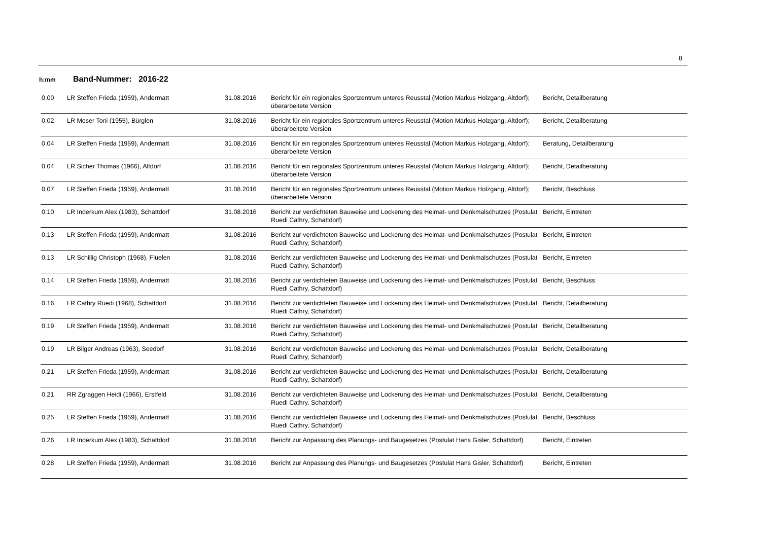8
h:mm Band-Nummer: 2016-22
| 0.00 | LR Steffen Frieda (1959), Andermatt | 31.08.2016 | Bericht für ein regionales Sportzentrum unteres Reusstal (Motion Markus Holzgang, Altdorf); überarbeitete Version | Bericht, Detailberatung |
| 0.02 | LR Moser Toni (1955), Bürglen | 31.08.2016 | Bericht für ein regionales Sportzentrum unteres Reusstal (Motion Markus Holzgang, Altdorf); überarbeitete Version | Bericht, Detailberatung |
| 0.04 | LR Steffen Frieda (1959), Andermatt | 31.08.2016 | Bericht für ein regionales Sportzentrum unteres Reusstal (Motion Markus Holzgang, Altdorf); überarbeitete Version | Beratung, Detailberatung |
| 0.04 | LR Sicher Thomas (1966), Altdorf | 31.08.2016 | Bericht für ein regionales Sportzentrum unteres Reusstal (Motion Markus Holzgang, Altdorf); überarbeitete Version | Bericht, Detailberatung |
| 0.07 | LR Steffen Frieda (1959), Andermatt | 31.08.2016 | Bericht für ein regionales Sportzentrum unteres Reusstal (Motion Markus Holzgang, Altdorf); überarbeitete Version | Bericht, Beschluss |
| 0.10 | LR Inderkum Alex (1983), Schattdorf | 31.08.2016 | Bericht zur verdichteten Bauweise und Lockerung des Heimat- und Denkmalschutzes (Postulat Ruedi Cathry, Schattdorf) | Bericht, Eintreten |
| 0.13 | LR Steffen Frieda (1959), Andermatt | 31.08.2016 | Bericht zur verdichteten Bauweise und Lockerung des Heimat- und Denkmalschutzes (Postulat Ruedi Cathry, Schattdorf) | Bericht, Eintreten |
| 0.13 | LR Schillig Christoph (1968), Flüelen | 31.08.2016 | Bericht zur verdichteten Bauweise und Lockerung des Heimat- und Denkmalschutzes (Postulat Ruedi Cathry, Schattdorf) | Bericht, Eintreten |
| 0.14 | LR Steffen Frieda (1959), Andermatt | 31.08.2016 | Bericht zur verdichteten Bauweise und Lockerung des Heimat- und Denkmalschutzes (Postulat Ruedi Cathry, Schattdorf) | Bericht, Beschluss |
| 0.16 | LR Cathry Ruedi (1968), Schattdorf | 31.08.2016 | Bericht zur verdichteten Bauweise und Lockerung des Heimat- und Denkmalschutzes (Postulat Ruedi Cathry, Schattdorf) | Bericht, Detailberatung |
| 0.19 | LR Steffen Frieda (1959), Andermatt | 31.08.2016 | Bericht zur verdichteten Bauweise und Lockerung des Heimat- und Denkmalschutzes (Postulat Ruedi Cathry, Schattdorf) | Bericht, Detailberatung |
| 0.19 | LR Bilger Andreas (1963), Seedorf | 31.08.2016 | Bericht zur verdichteten Bauweise und Lockerung des Heimat- und Denkmalschutzes (Postulat Ruedi Cathry, Schattdorf) | Bericht, Detailberatung |
| 0.21 | LR Steffen Frieda (1959), Andermatt | 31.08.2016 | Bericht zur verdichteten Bauweise und Lockerung des Heimat- und Denkmalschutzes (Postulat Ruedi Cathry, Schattdorf) | Bericht, Detailberatung |
| 0.21 | RR Zgraggen Heidi (1966), Erstfeld | 31.08.2016 | Bericht zur verdichteten Bauweise und Lockerung des Heimat- und Denkmalschutzes (Postulat Ruedi Cathry, Schattdorf) | Bericht, Detailberatung |
| 0.25 | LR Steffen Frieda (1959), Andermatt | 31.08.2016 | Bericht zur verdichteten Bauweise und Lockerung des Heimat- und Denkmalschutzes (Postulat Ruedi Cathry, Schattdorf) | Bericht, Beschluss |
| 0.26 | LR Inderkum Alex (1983), Schattdorf | 31.08.2016 | Bericht zur Anpassung des Planungs- und Baugesetzes (Postulat Hans Gisler, Schattdorf) | Bericht, Eintreten |
| 0.28 | LR Steffen Frieda (1959), Andermatt | 31.08.2016 | Bericht zur Anpassung des Planungs- und Baugesetzes (Postulat Hans Gisler, Schattdorf) | Bericht, Eintreten |